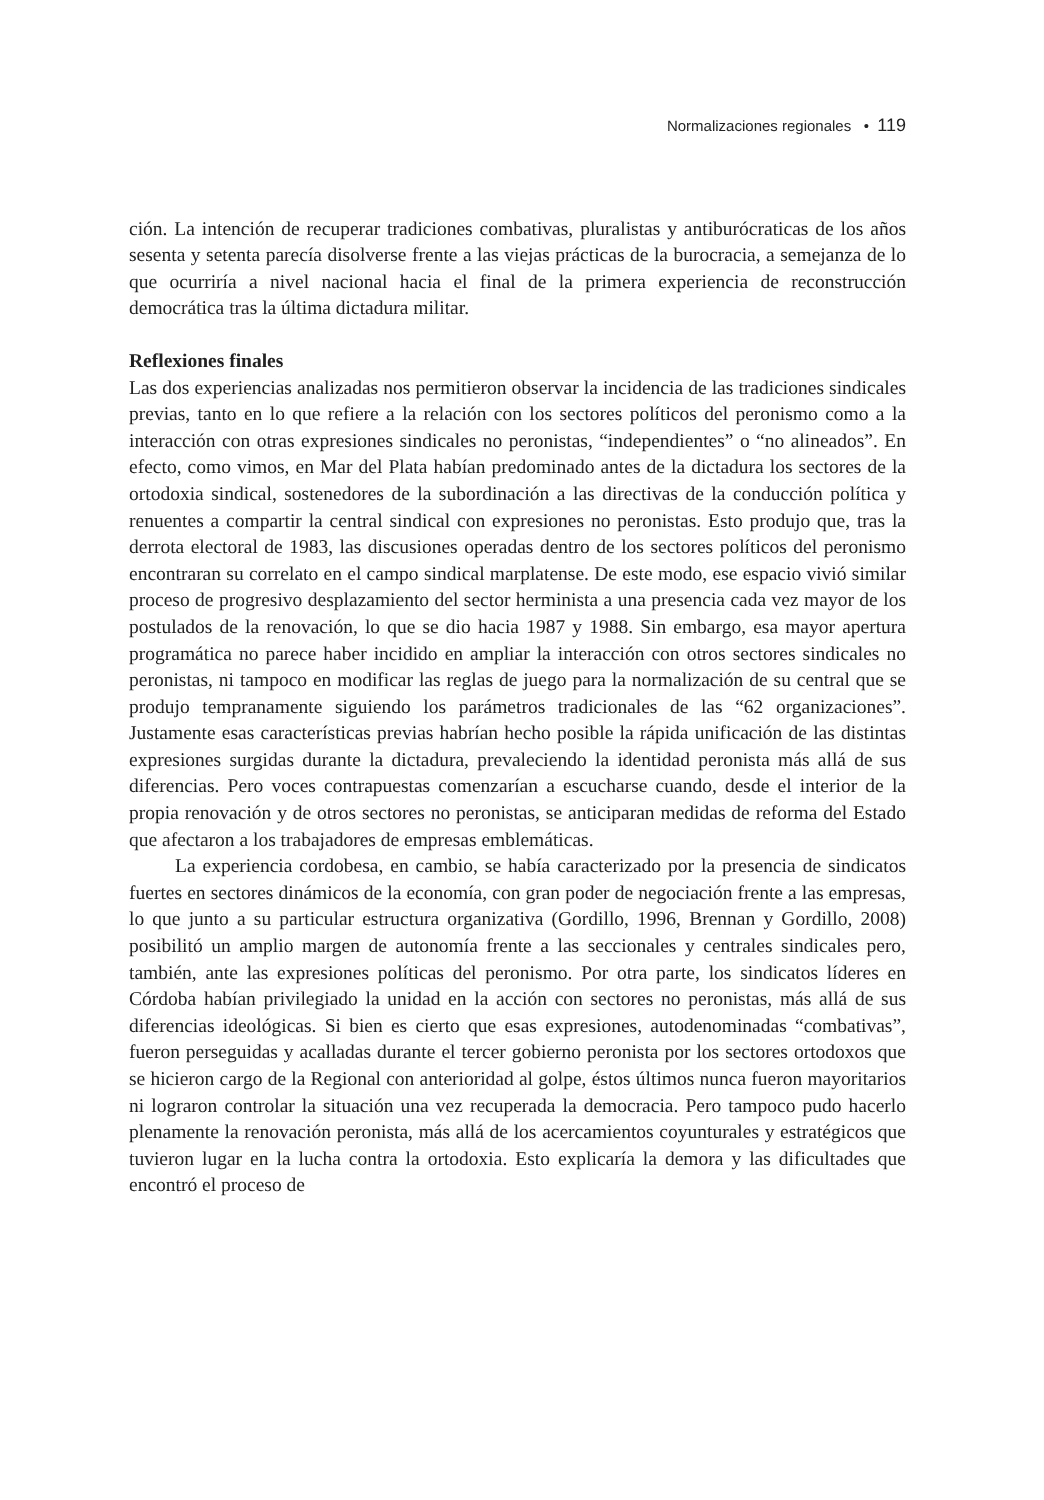Normalizaciones regionales • 119
ción. La intención de recuperar tradiciones combativas, pluralistas y antiburócraticas de los años sesenta y setenta parecía disolverse frente a las viejas prácticas de la burocracia, a semejanza de lo que ocurriría a nivel nacional hacia el final de la primera experiencia de reconstrucción democrática tras la última dictadura militar.
Reflexiones finales
Las dos experiencias analizadas nos permitieron observar la incidencia de las tradiciones sindicales previas, tanto en lo que refiere a la relación con los sectores políticos del peronismo como a la interacción con otras expresiones sindicales no peronistas, “independientes” o “no alineados”. En efecto, como vimos, en Mar del Plata habían predominado antes de la dictadura los sectores de la ortodoxia sindical, sostenedores de la subordinación a las directivas de la conducción política y renuentes a compartir la central sindical con expresiones no peronistas. Esto produjo que, tras la derrota electoral de 1983, las discusiones operadas dentro de los sectores políticos del peronismo encontraran su correlato en el campo sindical marplatense. De este modo, ese espacio vivió similar proceso de progresivo desplazamiento del sector herminista a una presencia cada vez mayor de los postulados de la renovación, lo que se dio hacia 1987 y 1988. Sin embargo, esa mayor apertura programática no parece haber incidido en ampliar la interacción con otros sectores sindicales no peronistas, ni tampoco en modificar las reglas de juego para la normalización de su central que se produjo tempranamente siguiendo los parámetros tradicionales de las “62 organizaciones”. Justamente esas características previas habrían hecho posible la rápida unificación de las distintas expresiones surgidas durante la dictadura, prevaleciendo la identidad peronista más allá de sus diferencias. Pero voces contrapuestas comenzarían a escucharse cuando, desde el interior de la propia renovación y de otros sectores no peronistas, se anticiparan medidas de reforma del Estado que afectaron a los trabajadores de empresas emblemáticas.
La experiencia cordobesa, en cambio, se había caracterizado por la presencia de sindicatos fuertes en sectores dinámicos de la economía, con gran poder de negociación frente a las empresas, lo que junto a su particular estructura organizativa (Gordillo, 1996, Brennan y Gordillo, 2008) posibilitó un amplio margen de autonomía frente a las seccionales y centrales sindicales pero, también, ante las expresiones políticas del peronismo. Por otra parte, los sindicatos líderes en Córdoba habían privilegiado la unidad en la acción con sectores no peronistas, más allá de sus diferencias ideológicas. Si bien es cierto que esas expresiones, autodenominadas “combativas”, fueron perseguidas y acalladas durante el tercer gobierno peronista por los sectores ortodoxos que se hicieron cargo de la Regional con anterioridad al golpe, éstos últimos nunca fueron mayoritarios ni lograron controlar la situación una vez recuperada la democracia. Pero tampoco pudo hacerlo plenamente la renovación peronista, más allá de los acercamientos coyunturales y estratégicos que tuvieron lugar en la lucha contra la ortodoxia. Esto explicaría la demora y las dificultades que encontró el proceso de